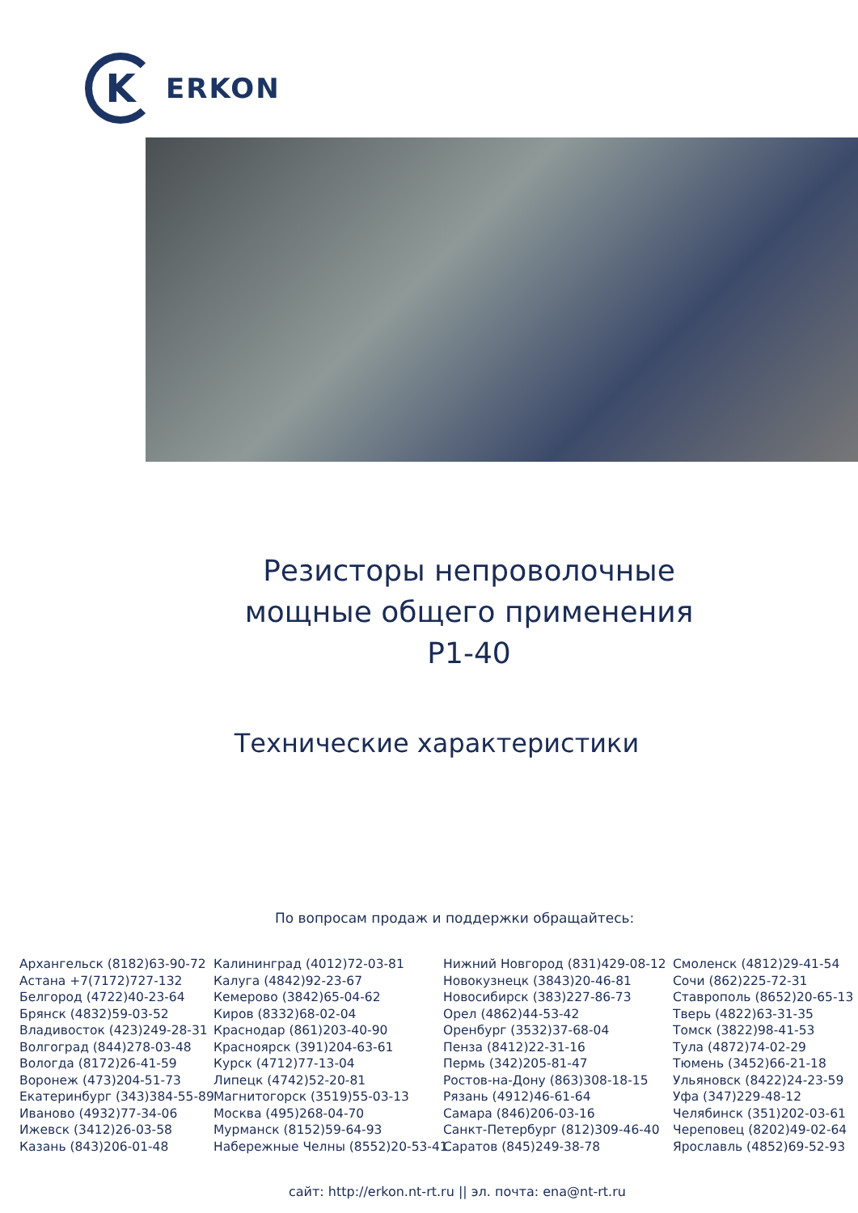K
ERKON
Резисторы непроволочные
мощные общего применения
Р1-40
Технические характеристики
По вопросам продаж и поддержки обращайтесь:
Архангельск (8182)63-90-72
Астана +7(7172)727-132
Белгород (4722)40-23-64
Брянск (4832)59-03-52
Владивосток (423)249-28-31
Волгоград (844)278-03-48
Вологда (8172)26-41-59
Воронеж (473)204-51-73
Екатеринбург (343)384-55-89
Иваново (4932)77-34-06
Ижевск (3412)26-03-58
Казань (843)206-01-48
Калининград (4012)72-03-81
Калуга (4842)92-23-67
Кемерово (3842)65-04-62
Киров (8332)68-02-04
Краснодар (861)203-40-90
Красноярск (391)204-63-61
Курск (4712)77-13-04
Липецк (4742)52-20-81
Магнитогорск (3519)55-03-13
Москва (495)268-04-70
Мурманск (8152)59-64-93
Набережные Челны (8552)20-53-41
Нижний Новгород (831)429-08-12
Новокузнецк (3843)20-46-81
Новосибирск (383)227-86-73
Орел (4862)44-53-42
Оренбург (3532)37-68-04
Пенза (8412)22-31-16
Пермь (342)205-81-47
Ростов-на-Дону (863)308-18-15
Рязань (4912)46-61-64
Самара (846)206-03-16
Санкт-Петербург (812)309-46-40
Саратов (845)249-38-78
Смоленск (4812)29-41-54
Сочи (862)225-72-31
Ставрополь (8652)20-65-13
Тверь (4822)63-31-35
Томск (3822)98-41-53
Тула (4872)74-02-29
Тюмень (3452)66-21-18
Ульяновск (8422)24-23-59
Уфа (347)229-48-12
Челябинск (351)202-03-61
Череповец (8202)49-02-64
Ярославль (4852)69-52-93
сайт: http://erkon.nt-rt.ru || эл. почта: ena@nt-rt.ru